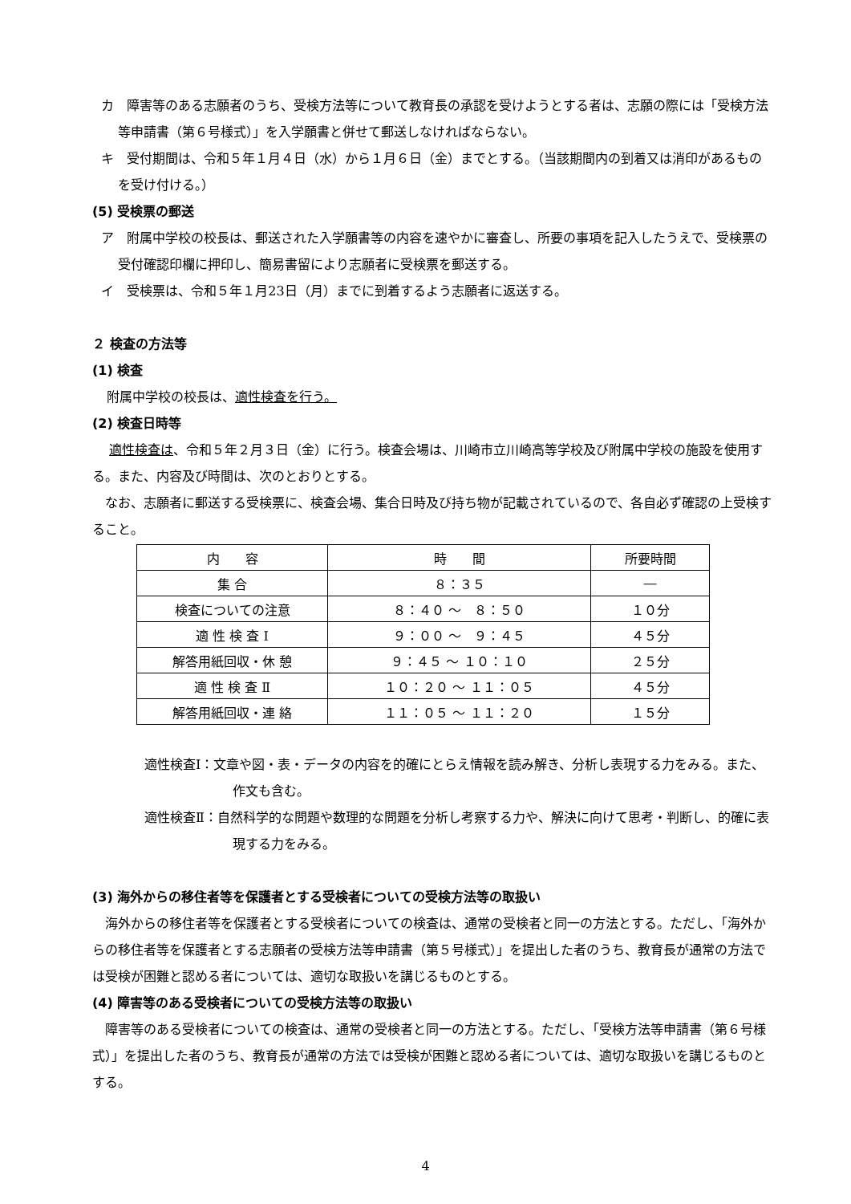カ　障害等のある志願者のうち、受検方法等について教育長の承認を受けようとする者は、志願の際には「受検方法等申請書（第６号様式）」を入学願書と併せて郵送しなければならない。
キ　受付期間は、令和５年１月４日（水）から１月６日（金）までとする。（当該期間内の到着又は消印があるものを受け付ける。）
(5) 受検票の郵送
ア　附属中学校の校長は、郵送された入学願書等の内容を速やかに審査し、所要の事項を記入したうえで、受検票の受付確認印欄に押印し、簡易書留により志願者に受検票を郵送する。
イ　受検票は、令和５年１月23日（月）までに到着するよう志願者に返送する。
２ 検査の方法等
(1) 検査
附属中学校の校長は、適性検査を行う。
(2) 検査日時等
適性検査は、令和５年２月３日（金）に行う。検査会場は、川崎市立川崎高等学校及び附属中学校の施設を使用する。また、内容及び時間は、次のとおりとする。
なお、志願者に郵送する受検票に、検査会場、集合日時及び持ち物が記載されているので、各自必ず確認の上受検すること。
| 内 容 | 時 間 | 所要時間 |
| 集 合 | ８：３５ | ― |
| 検査についての注意 | ８：４０ ～ ８：５０ | １０分 |
| 適 性 検 査 Ⅰ | ９：００ ～ ９：４５ | ４５分 |
| 解答用紙回収・休 憩 | ９：４５ ～ １０：１０ | ２５分 |
| 適 性 検 査 Ⅱ | １０：２０ ～ １１：０５ | ４５分 |
| 解答用紙回収・連 絡 | １１：０５ ～ １１：２０ | １５分 |
適性検査Ⅰ：文章や図・表・データの内容を的確にとらえ情報を読み解き、分析し表現する力をみる。また、作文も含む。
適性検査Ⅱ：自然科学的な問題や数理的な問題を分析し考察する力や、解決に向けて思考・判断し、的確に表現する力をみる。
(3) 海外からの移住者等を保護者とする受検者についての受検方法等の取扱い
海外からの移住者等を保護者とする受検者についての検査は、通常の受検者と同一の方法とする。ただし、「海外からの移住者等を保護者とする志願者の受検方法等申請書（第５号様式）」を提出した者のうち、教育長が通常の方法では受検が困難と認める者については、適切な取扱いを講じるものとする。
(4) 障害等のある受検者についての受検方法等の取扱い
障害等のある受検者についての検査は、通常の受検者と同一の方法とする。ただし、「受検方法等申請書（第６号様式）」を提出した者のうち、教育長が通常の方法では受検が困難と認める者については、適切な取扱いを講じるものとする。
4